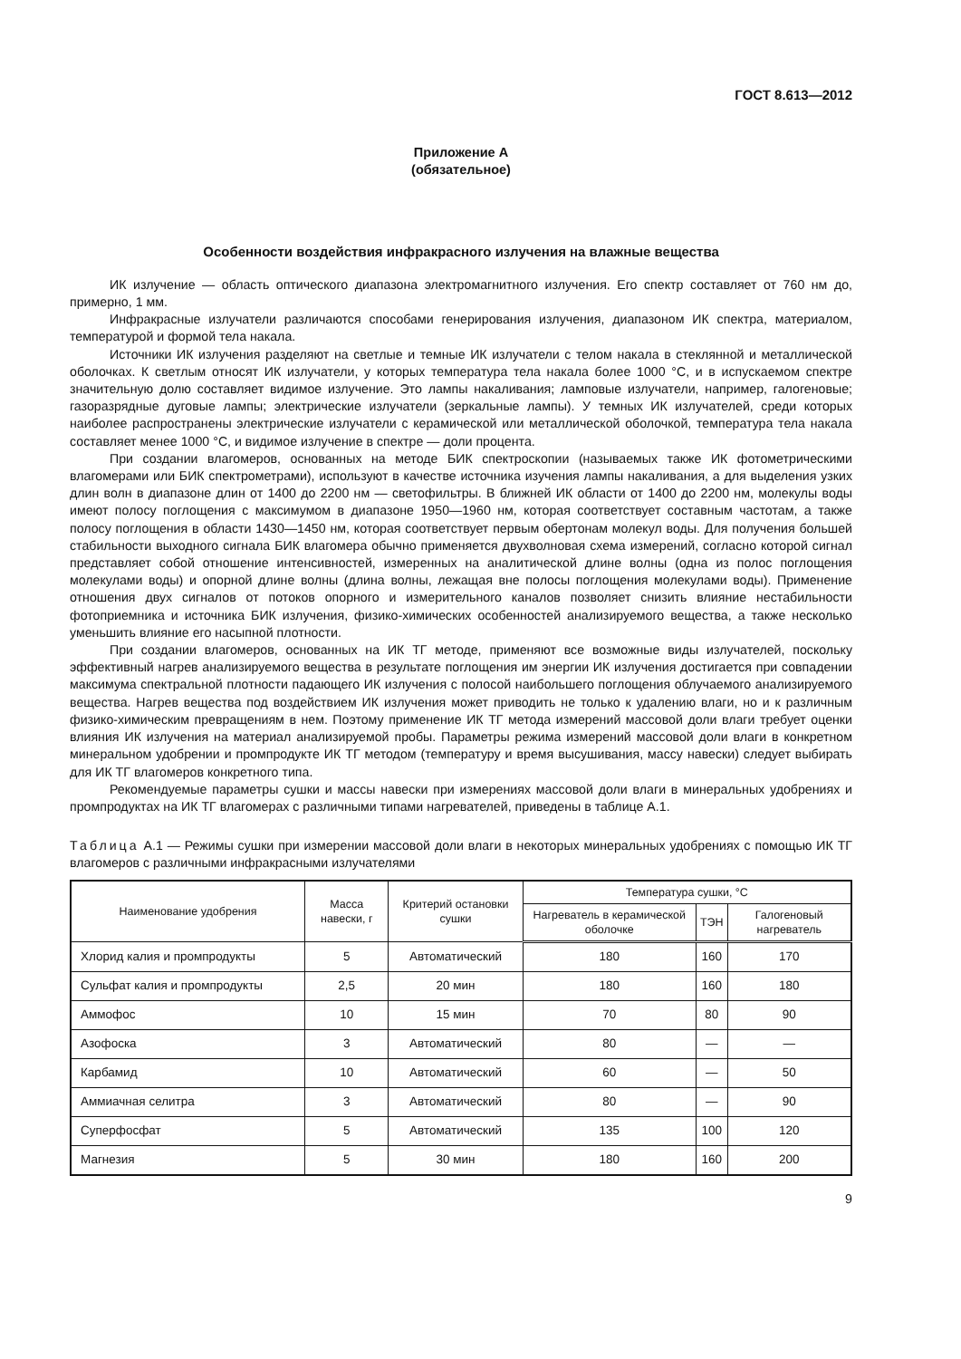ГОСТ 8.613—2012
Приложение А
(обязательное)
Особенности воздействия инфракрасного излучения на влажные вещества
ИК излучение — область оптического диапазона электромагнитного излучения. Его спектр составляет от 760 нм до, примерно, 1 мм.
Инфракрасные излучатели различаются способами генерирования излучения, диапазоном ИК спектра, материалом, температурой и формой тела накала.
Источники ИК излучения разделяют на светлые и темные ИК излучатели с телом накала в стеклянной и металлической оболочках. К светлым относят ИК излучатели, у которых температура тела накала более 1000 °С, и в испускаемом спектре значительную долю составляет видимое излучение. Это лампы накаливания; ламповые излучатели, например, галогеновые; газоразрядные дуговые лампы; электрические излучатели (зеркальные лампы). У темных ИК излучателей, среди которых наиболее распространены электрические излучатели с керамической или металлической оболочкой, температура тела накала составляет менее 1000 °С, и видимое излучение в спектре — доли процента.
При создании влагомеров, основанных на методе БИК спектроскопии (называемых также ИК фотометрическими влагомерами или БИК спектрометрами), используют в качестве источника изучения лампы накаливания, а для выделения узких длин волн в диапазоне длин от 1400 до 2200 нм — светофильтры. В ближней ИК области от 1400 до 2200 нм, молекулы воды имеют полосу поглощения с максимумом в диапазоне 1950—1960 нм, которая соответствует составным частотам, а также полосу поглощения в области 1430—1450 нм, которая соответствует первым обертонам молекул воды. Для получения большей стабильности выходного сигнала БИК влагомера обычно применяется двухволновая схема измерений, согласно которой сигнал представляет собой отношение интенсивностей, измеренных на аналитической длине волны (одна из полос поглощения молекулами воды) и опорной длине волны (длина волны, лежащая вне полосы поглощения молекулами воды). Применение отношения двух сигналов от потоков опорного и измерительного каналов позволяет снизить влияние нестабильности фотоприемника и источника БИК излучения, физико-химических особенностей анализируемого вещества, а также несколько уменьшить влияние его насыпной плотности.
При создании влагомеров, основанных на ИК ТГ методе, применяют все возможные виды излучателей, поскольку эффективный нагрев анализируемого вещества в результате поглощения им энергии ИК излучения достигается при совпадении максимума спектральной плотности падающего ИК излучения с полосой наибольшего поглощения облучаемого анализируемого вещества. Нагрев вещества под воздействием ИК излучения может приводить не только к удалению влаги, но и к различным физико-химическим превращениям в нем. Поэтому применение ИК ТГ метода измерений массовой доли влаги требует оценки влияния ИК излучения на материал анализируемой пробы. Параметры режима измерений массовой доли влаги в конкретном минеральном удобрении и промпродукте ИК ТГ методом (температуру и время высушивания, массу навески) следует выбирать для ИК ТГ влагомеров конкретного типа.
Рекомендуемые параметры сушки и массы навески при измерениях массовой доли влаги в минеральных удобрениях и промпродуктах на ИК ТГ влагомерах с различными типами нагревателей, приведены в таблице А.1.
Таблица А.1 — Режимы сушки при измерении массовой доли влаги в некоторых минеральных удобрениях с помощью ИК ТГ влагомеров с различными инфракрасными излучателями
| Наименование удобрения | Масса навески, г | Критерий остановки сушки | Температура сушки, °С | | |
| --- | --- | --- | --- | --- | --- |
| | | | Нагреватель в керамической оболочке | ТЭН | Галогеновый нагреватель |
| Хлорид калия и промпродукты | 5 | Автоматический | 180 | 160 | 170 |
| Сульфат калия и промпродукты | 2,5 | 20 мин | 180 | 160 | 180 |
| Аммофос | 10 | 15 мин | 70 | 80 | 90 |
| Азофоска | 3 | Автоматический | 80 | — | — |
| Карбамид | 10 | Автоматический | 60 | — | 50 |
| Аммиачная селитра | 3 | Автоматический | 80 | — | 90 |
| Суперфосфат | 5 | Автоматический | 135 | 100 | 120 |
| Магнезия | 5 | 30 мин | 180 | 160 | 200 |
9